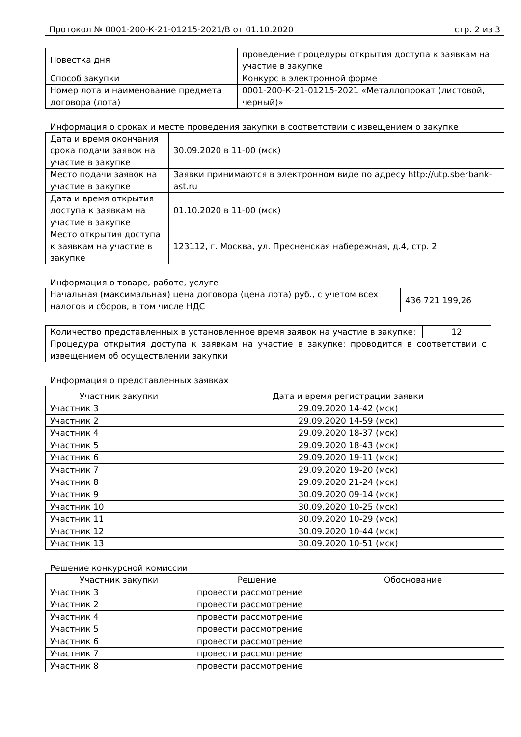Протокол № 0001-200-К-21-01215-2021/В от 01.10.2020 стр. 2 из 3
| Повестка дня | проведение процедуры открытия доступа к заявкам на участие в закупке |
| Способ закупки | Конкурс в электронной форме |
| Номер лота и наименование предмета договора (лота) | 0001-200-К-21-01215-2021 «Металлопрокат (листовой, черный)» |
Информация о сроках и месте проведения закупки в соответствии с извещением о закупке
| Дата и время окончания срока подачи заявок на участие в закупке | 30.09.2020 в 11-00 (мск) |
| Место подачи заявок на участие в закупке | Заявки принимаются в электронном виде по адресу http://utp.sberbank-ast.ru |
| Дата и время открытия доступа к заявкам на участие в закупке | 01.10.2020 в 11-00 (мск) |
| Место открытия доступа к заявкам на участие в закупке | 123112, г. Москва, ул. Пресненская набережная, д.4, стр. 2 |
Информация о товаре, работе, услуге
| Начальная (максимальная) цена договора (цена лота) руб., с учетом всех налогов и сборов, в том числе НДС | 436 721 199,26 |
| Количество представленных в установленное время заявок на участие в закупке: | 12 |
| Процедура открытия доступа к заявкам на участие в закупке: проводится в соответствии с извещением об осуществлении закупки | |
Информация о представленных заявках
| Участник закупки | Дата и время регистрации заявки |
| --- | --- |
| Участник 3 | 29.09.2020 14-42 (мск) |
| Участник 2 | 29.09.2020 14-59 (мск) |
| Участник 4 | 29.09.2020 18-37 (мск) |
| Участник 5 | 29.09.2020 18-43 (мск) |
| Участник 6 | 29.09.2020 19-11 (мск) |
| Участник 7 | 29.09.2020 19-20 (мск) |
| Участник 8 | 29.09.2020 21-24 (мск) |
| Участник 9 | 30.09.2020 09-14 (мск) |
| Участник 10 | 30.09.2020 10-25 (мск) |
| Участник 11 | 30.09.2020 10-29 (мск) |
| Участник 12 | 30.09.2020 10-44 (мск) |
| Участник 13 | 30.09.2020 10-51 (мск) |
Решение конкурсной комиссии
| Участник закупки | Решение | Обоснование |
| --- | --- | --- |
| Участник 3 | провести рассмотрение | |
| Участник 2 | провести рассмотрение | |
| Участник 4 | провести рассмотрение | |
| Участник 5 | провести рассмотрение | |
| Участник 6 | провести рассмотрение | |
| Участник 7 | провести рассмотрение | |
| Участник 8 | провести рассмотрение | |